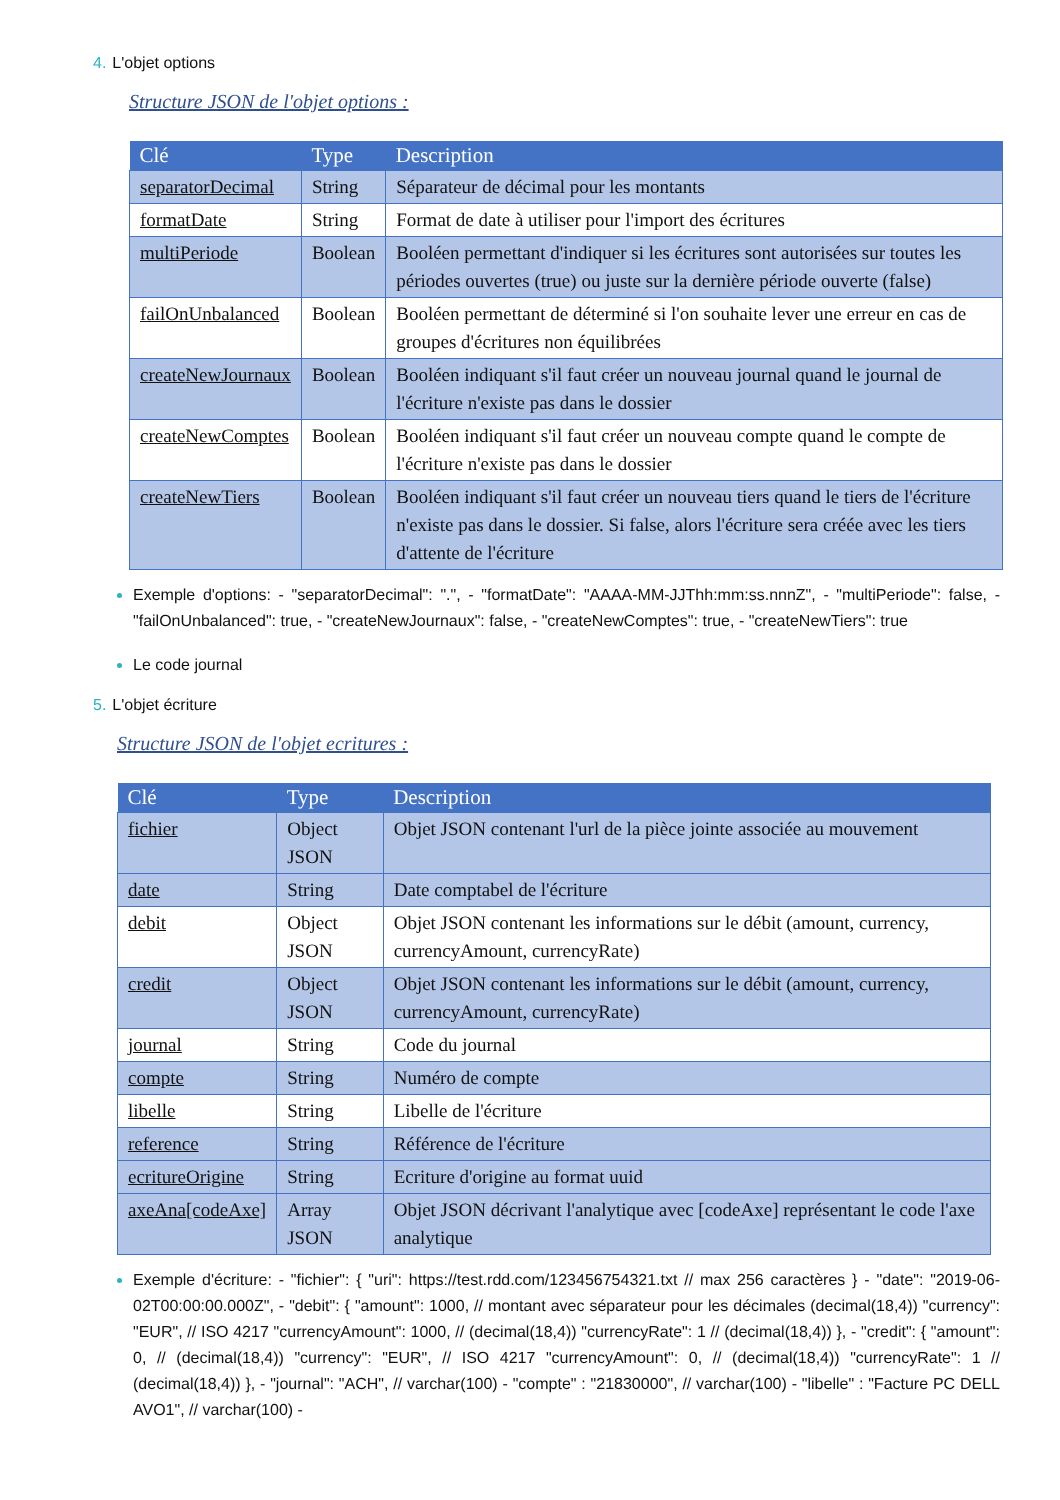4. L'objet options
Structure JSON de l'objet options :
| Clé | Type | Description |
| --- | --- | --- |
| separatorDecimal | String | Séparateur de décimal pour les montants |
| formatDate | String | Format de date à utiliser pour l'import des écritures |
| multiPeriode | Boolean | Booléen permettant d'indiquer si les écritures sont autorisées sur toutes les périodes ouvertes (true) ou juste sur la dernière période ouverte (false) |
| failOnUnbalanced | Boolean | Booléen permettant de déterminé si l'on souhaite lever une erreur en cas de groupes d'écritures non équilibrées |
| createNewJournaux | Boolean | Booléen indiquant s'il faut créer un nouveau journal quand le journal de l'écriture n'existe pas dans le dossier |
| createNewComptes | Boolean | Booléen indiquant s'il faut créer un nouveau compte quand le compte de l'écriture n'existe pas dans le dossier |
| createNewTiers | Boolean | Booléen indiquant s'il faut créer un nouveau tiers quand le tiers de l'écriture n'existe pas dans le dossier. Si false, alors l'écriture sera créée avec les tiers d'attente de l'écriture |
Exemple d'options: - "separatorDecimal": ".", - "formatDate": "AAAA-MM-JJThh:mm:ss.nnnZ", - "multiPeriode": false, - "failOnUnbalanced": true, - "createNewJournaux": false, - "createNewComptes": true, - "createNewTiers": true
Le code journal
5. L'objet écriture
Structure JSON de l'objet ecritures :
| Clé | Type | Description |
| --- | --- | --- |
| fichier | Object JSON | Objet JSON contenant l'url de la pièce jointe associée au mouvement |
| date | String | Date comptabel de l'écriture |
| debit | Object JSON | Objet JSON contenant les informations sur le débit (amount, currency, currencyAmount, currencyRate) |
| credit | Object JSON | Objet JSON contenant les informations sur le débit (amount, currency, currencyAmount, currencyRate) |
| journal | String | Code du journal |
| compte | String | Numéro de compte |
| libelle | String | Libelle de l'écriture |
| reference | String | Référence de l'écriture |
| ecritureOrigine | String | Ecriture d'origine au format uuid |
| axeAna[codeAxe] | Array JSON | Objet JSON décrivant l'analytique avec [codeAxe] représentant le code l'axe analytique |
Exemple d'écriture: - "fichier": { "uri": https://test.rdd.com/123456754321.txt // max 256 caractères } - "date": "2019-06-02T00:00:00.000Z", - "debit": { "amount": 1000, // montant avec séparateur pour les décimales (decimal(18,4)) "currency": "EUR", // ISO 4217 "currencyAmount": 1000, // (decimal(18,4)) "currencyRate": 1 // (decimal(18,4)) }, - "credit": { "amount": 0, // (decimal(18,4)) "currency": "EUR", // ISO 4217 "currencyAmount": 0, // (decimal(18,4)) "currencyRate": 1 // (decimal(18,4)) }, - "journal": "ACH", // varchar(100) - "compte" : "21830000", // varchar(100) - "libelle" : "Facture PC DELL AVO1", // varchar(100) -